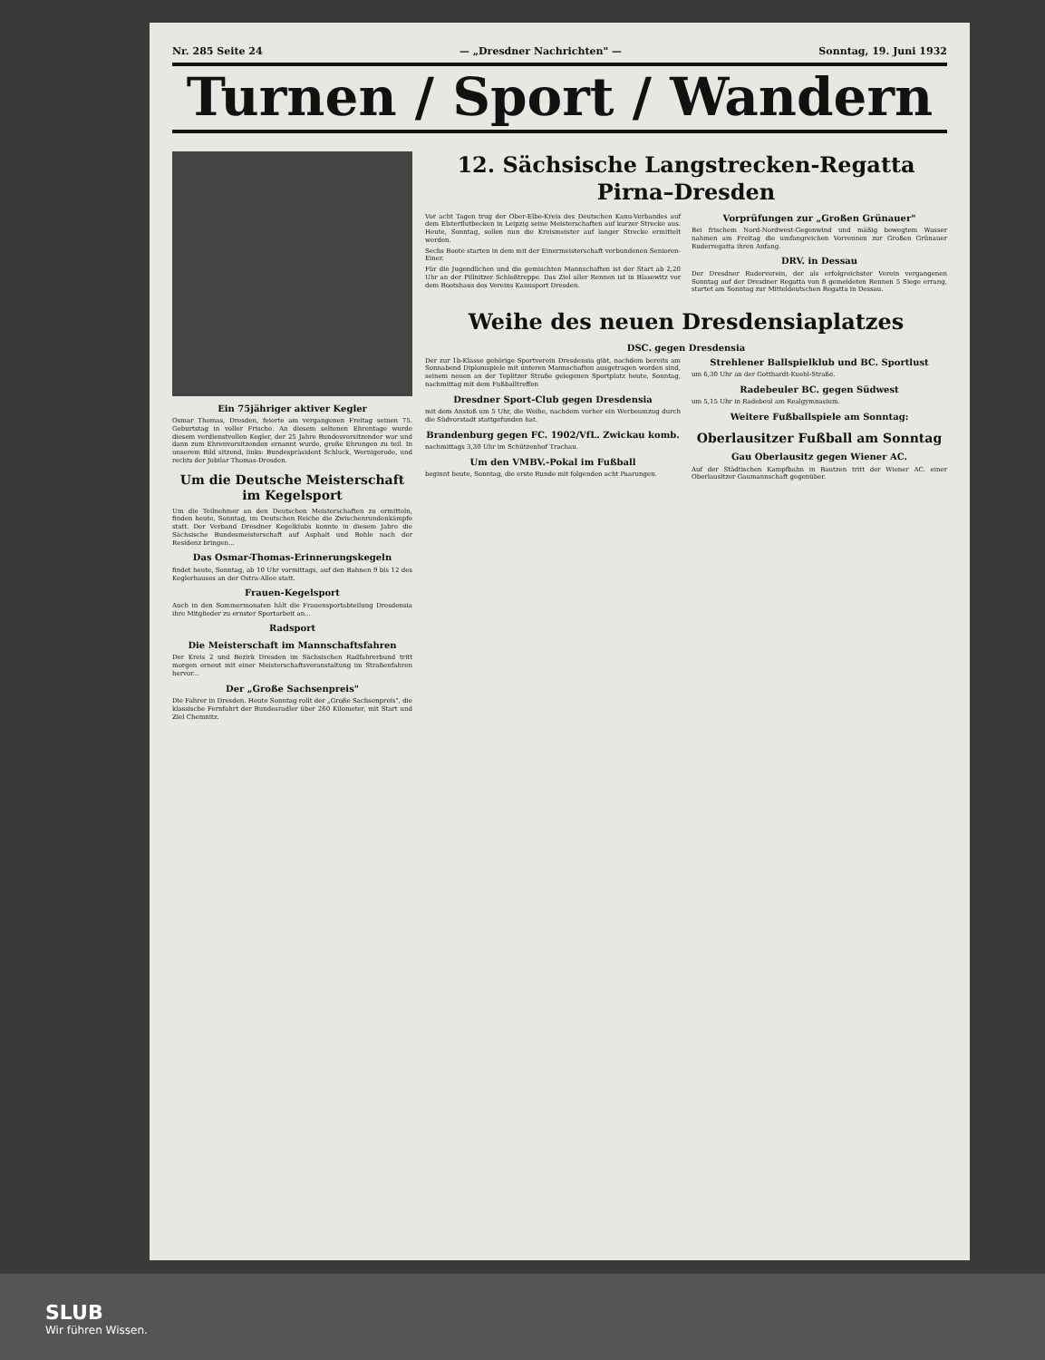Nr. 285 Seite 24 — „Dresdner Nachrichten" — Sonntag, 19. Juni 1932
Turnen / Sport / Wandern
Ein 75jähriger aktiver Kegler
Osmar Thomas, Dresden, feierte am vergangenen Freitag seinen 75. Geburtstag in voller Frische. An diesem seltenen Ehrentage wurde diesem verdienstvollen Kegler, der 25 Jahre Bundesvorsitzender war und dann zum Ehrenvorsitzenden ernannt wurde, große Ehrungen zu teil. In unserem Bild sitzend, links: Bundespräsident Schluck, Wernigerode, und rechts der Jubilar Thomas-Dresden.
Um die Deutsche Meisterschaft im Kegelsport
Um die Teilnehmer an den Deutschen Meisterschaften zu ermitteln, finden heute, Sonntag, im Deutschen Reiche die Zwischenrundenkämpfe statt. Der Verband Dresdner Kegelklubs konnte in diesem Jahre die Sächsische Bundesmeisterschaft auf Asphalt und Bohle nach der Residenz bringen...
Das Osmar-Thomas-Erinnerungskegeln
findet heute, Sonntag, ab 10 Uhr vormittags, auf den Bahnen 9 bis 12 des Keglerhauses an der Ostra-Allee statt.
Frauen-Kegelsport
Auch in den Sommermonaten hält die Frauensportabteilung Dresdensia ihre Mitglieder zu ernster Sportarbeit an...
Radsport
Die Meisterschaft im Mannschaftsfahren
Der Kreis 2 und Bezirk Dresden im Sächsischen Radfahrerbund tritt morgen erneut mit einer Meisterschaftsveranstaltung im Straßenfahren hervor...
Der „Große Sachsenpreis"
Die Fahrer in Dresden. Heute Sonntag rollt der „Große Sachsenpreis", die klassische Fernfahrt der Bundesradler über 260 Kilometer, mit Start und Ziel Chemnitz.
12. Sächsische Langstrecken-Regatta Pirna–Dresden
Vor acht Tagen trug der Ober-Elbe-Kreis des Deutschen Kanu-Verbandes auf dem Elsterflutbecken in Leipzig seine Meisterschaften auf kurzer Strecke aus. Heute, Sonntag, sollen nun die Kreismeister auf langer Strecke ermittelt werden.
Sechs Boote starten in dem mit der Einermeisterschaft verbundenen Senioren-Einer.
Für die Jugendlichen und die gemischten Mannschaften ist der Start ab 2,20 Uhr an der Pillnitzer Schloßtreppe. Das Ziel aller Rennen ist in Blasewitz vor dem Bootshaus des Vereins Kanusport Dresden.
Vorprüfungen zur „Großen Grünauer"
Bei frischem Nord-Nordwest-Gegenwind und mäßig bewegtem Wasser nahmen am Freitag die umfangreichen Vorrennen zur Großen Grünauer Ruderregatta ihren Anfang.
DRV. in Dessau
Der Dresdner Ruderverein, der als erfolgreichster Verein vergangenen Sonntag auf der Dresdner Regatta von 8 gemeldeten Rennen 5 Siege errang, startet am Sonntag zur Mitteldeutschen Regatta in Dessau.
Weihe des neuen Dresdensiaplatzes
DSC. gegen Dresdensia
Der zur 1b-Klasse gehörige Sportverein Dresdensia gibt, nachdem bereits am Sonnabend Diplomspiele mit unteren Mannschaften ausgetragen worden sind, seinem neuen an der Teplitzer Straße gelegenen Sportplatz heute, Sonntag, nachmittag mit dem Fußballtreffen
Dresdner Sport-Club gegen Dresdensia
mit dem Anstoß um 5 Uhr, die Weihe, nachdem vorher ein Werbeumzug durch die Südvorstadt stattgefunden hat.
Brandenburg gegen FC. 1902/VfL. Zwickau komb.
nachmittags 3,30 Uhr im Schützenhof Trachau.
Um den VMBV.-Pokal im Fußball
beginnt heute, Sonntag, die erste Runde mit folgenden acht Paarungen.
Strehlener Ballspielklub und BC. Sportlust
um 6,30 Uhr an der Gotthardt-Kuehl-Straße.
Radebeuler BC. gegen Südwest
um 5,15 Uhr in Radebeul am Realgymnasium.
Weitere Fußballspiele am Sonntag:
Oberlausitzer Fußball am Sonntag
Gau Oberlausitz gegen Wiener AC.
Auf der Städtischen Kampfbahn in Bautzen tritt der Wiener AC. einer Oberlausitzer Gaumannschaft gegenüber.
SLUB
Wir führen Wissen.